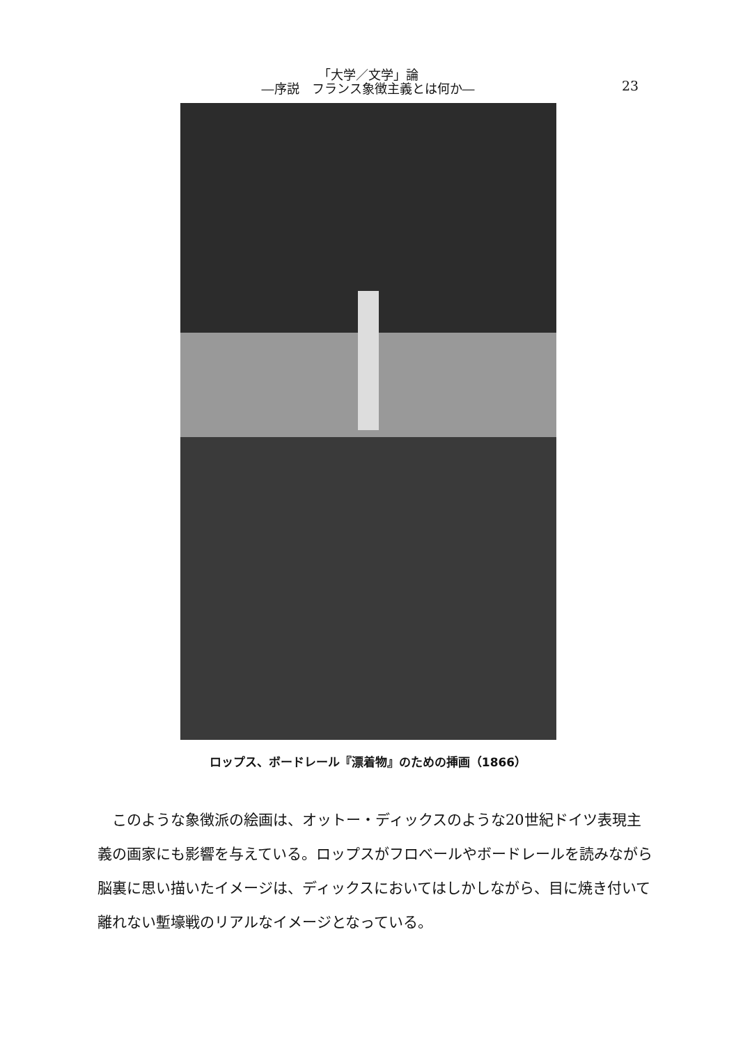「大学／文学」論
―序説　フランス象徴主義とは何か―
23
ロップス、ボードレール『漂着物』のための挿画（1866）
このような象徴派の絵画は、オットー・ディックスのような20世紀ドイツ表現主義の画家にも影響を与えている。ロップスがフロベールやボードレールを読みながら脳裏に思い描いたイメージは、ディックスにおいてはしかしながら、目に焼き付いて離れない塹壕戦のリアルなイメージとなっている。